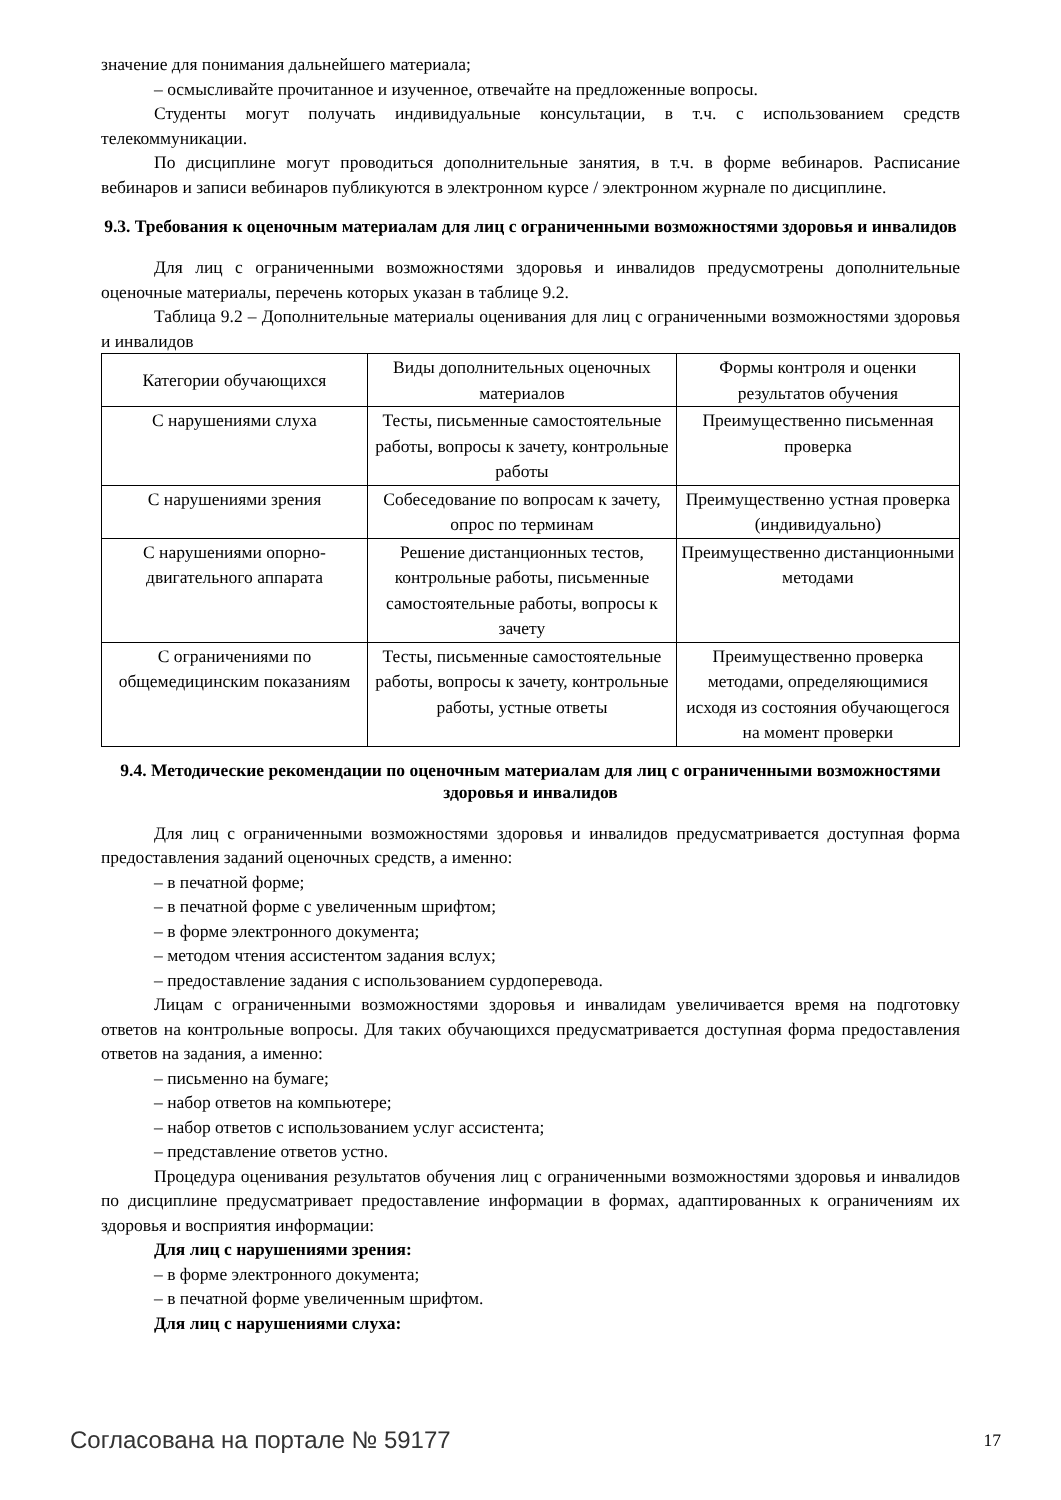значение для понимания дальнейшего материала;
– осмысливайте прочитанное и изученное, отвечайте на предложенные вопросы.
Студенты могут получать индивидуальные консультации, в т.ч. с использованием средств телекоммуникации.
По дисциплине могут проводиться дополнительные занятия, в т.ч. в форме вебинаров. Расписание вебинаров и записи вебинаров публикуются в электронном курсе / электронном журнале по дисциплине.
9.3. Требования к оценочным материалам для лиц с ограниченными возможностями здоровья и инвалидов
Для лиц с ограниченными возможностями здоровья и инвалидов предусмотрены дополнительные оценочные материалы, перечень которых указан в таблице 9.2.
Таблица 9.2 – Дополнительные материалы оценивания для лиц с ограниченными возможностями здоровья и инвалидов
| Категории обучающихся | Виды дополнительных оценочных материалов | Формы контроля и оценки результатов обучения |
| С нарушениями слуха | Тесты, письменные самостоятельные работы, вопросы к зачету, контрольные работы | Преимущественно письменная проверка |
| С нарушениями зрения | Собеседование по вопросам к зачету, опрос по терминам | Преимущественно устная проверка (индивидуально) |
| С нарушениями опорно-двигательного аппарата | Решение дистанционных тестов, контрольные работы, письменные самостоятельные работы, вопросы к зачету | Преимущественно дистанционными методами |
| С ограничениями по общемедицинским показаниям | Тесты, письменные самостоятельные работы, вопросы к зачету, контрольные работы, устные ответы | Преимущественно проверка методами, определяющимися исходя из состояния обучающегося на момент проверки |
9.4. Методические рекомендации по оценочным материалам для лиц с ограниченными возможностями здоровья и инвалидов
Для лиц с ограниченными возможностями здоровья и инвалидов предусматривается доступная форма предоставления заданий оценочных средств, а именно:
– в печатной форме;
– в печатной форме с увеличенным шрифтом;
– в форме электронного документа;
– методом чтения ассистентом задания вслух;
– предоставление задания с использованием сурдоперевода.
Лицам с ограниченными возможностями здоровья и инвалидам увеличивается время на подготовку ответов на контрольные вопросы. Для таких обучающихся предусматривается доступная форма предоставления ответов на задания, а именно:
– письменно на бумаге;
– набор ответов на компьютере;
– набор ответов с использованием услуг ассистента;
– представление ответов устно.
Процедура оценивания результатов обучения лиц с ограниченными возможностями здоровья и инвалидов по дисциплине предусматривает предоставление информации в формах, адаптированных к ограничениям их здоровья и восприятия информации:
Для лиц с нарушениями зрения:
– в форме электронного документа;
– в печатной форме увеличенным шрифтом.
Для лиц с нарушениями слуха:
Согласована на портале № 59177 17